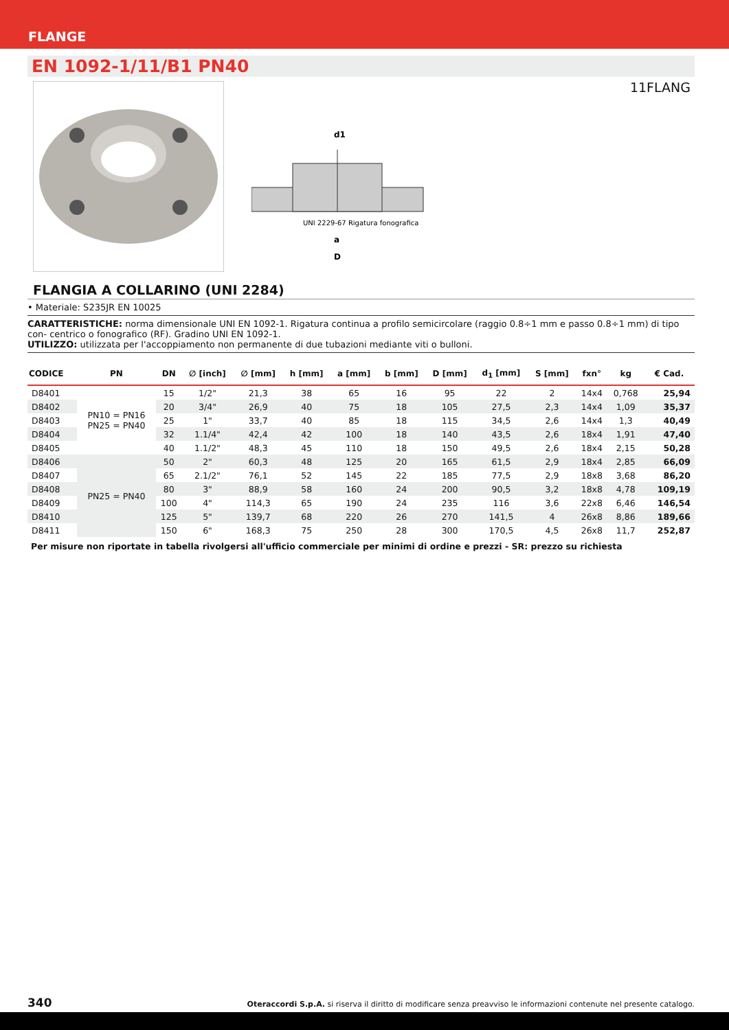FLANGE
EN 1092-1/11/B1 PN40
11FLANG
a
D
d1
UNI 2229-67 Rigatura fonografica
FLANGIA A COLLARINO (UNI 2284)
• Materiale: S235JR EN 10025
CARATTERISTICHE: norma dimensionale UNI EN 1092-1. Rigatura continua a profilo semicircolare (raggio 0.8÷1 mm e passo 0.8÷1 mm) di tipo con- centrico o fonografico (RF). Gradino UNI EN 1092-1.
UTILIZZO: utilizzata per l'accoppiamento non permanente di due tubazioni mediante viti o bulloni.
| CODICE | PN | DN | ∅ [inch] | ∅ [mm] | h [mm] | a [mm] | b [mm] | D [mm] | d<sub>1</sub> [mm] | S [mm] | fxn° | kg | € Cad. |
| --- | --- | --- | --- | --- | --- | --- | --- | --- | --- | --- | --- | --- | --- |
| D8401 | PN10 = PN16 PN25 = PN40 | 15 | 1/2" | 21,3 | 38 | 65 | 16 | 95 | 22 | 2 | 14x4 | 0,768 | 25,94 |
| D8402 | | 20 | 3/4" | 26,9 | 40 | 75 | 18 | 105 | 27,5 | 2,3 | 14x4 | 1,09 | 35,37 |
| D8403 | | 25 | 1" | 33,7 | 40 | 85 | 18 | 115 | 34,5 | 2,6 | 14x4 | 1,3 | 40,49 |
| D8404 | | 32 | 1.1/4" | 42,4 | 42 | 100 | 18 | 140 | 43,5 | 2,6 | 18x4 | 1,91 | 47,40 |
| D8405 | | 40 | 1.1/2" | 48,3 | 45 | 110 | 18 | 150 | 49,5 | 2,6 | 18x4 | 2,15 | 50,28 |
| D8406 | PN25 = PN40 | 50 | 2" | 60,3 | 48 | 125 | 20 | 165 | 61,5 | 2,9 | 18x4 | 2,85 | 66,09 |
| D8407 | | 65 | 2.1/2" | 76,1 | 52 | 145 | 22 | 185 | 77,5 | 2,9 | 18x8 | 3,68 | 86,20 |
| D8408 | | 80 | 3" | 88,9 | 58 | 160 | 24 | 200 | 90,5 | 3,2 | 18x8 | 4,78 | 109,19 |
| D8409 | | 100 | 4" | 114,3 | 65 | 190 | 24 | 235 | 116 | 3,6 | 22x8 | 6,46 | 146,54 |
| D8410 | | 125 | 5" | 139,7 | 68 | 220 | 26 | 270 | 141,5 | 4 | 26x8 | 8,86 | 189,66 |
| D8411 | | 150 | 6" | 168,3 | 75 | 250 | 28 | 300 | 170,5 | 4,5 | 26x8 | 11,7 | 252,87 |
Per misure non riportate in tabella rivolgersi all'ufficio commerciale per minimi di ordine e prezzi - SR: prezzo su richiesta
340 Oteraccordi S.p.A. si riserva il diritto di modificare senza preavviso le informazioni contenute nel presente catalogo.